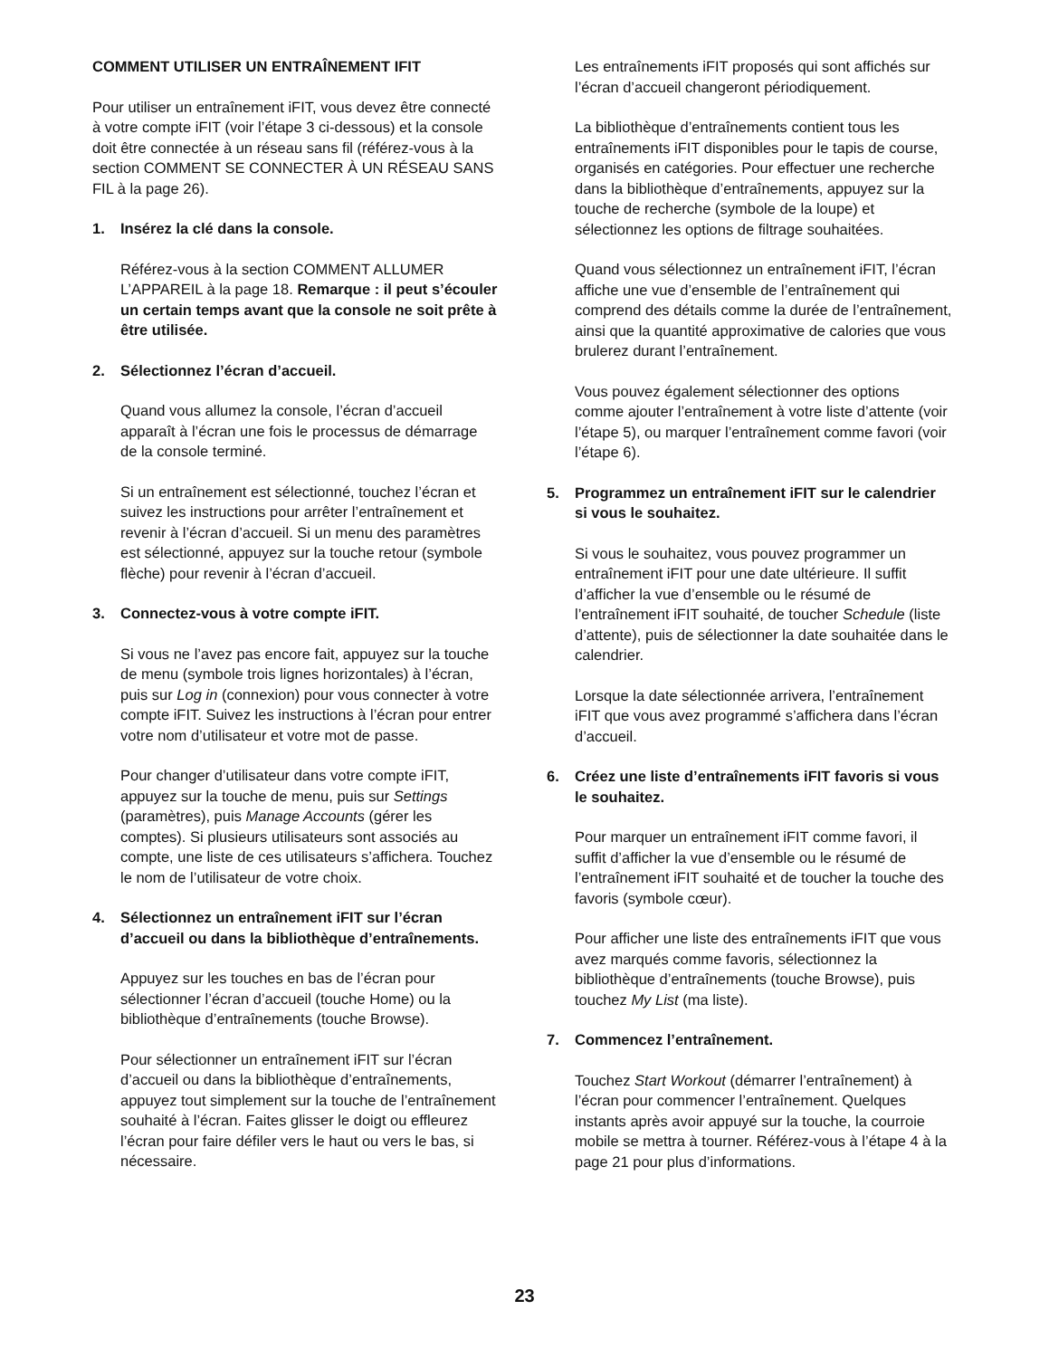COMMENT UTILISER UN ENTRAÎNEMENT IFIT
Pour utiliser un entraînement iFIT, vous devez être connecté à votre compte iFIT (voir l’étape 3 ci-dessous) et la console doit être connectée à un réseau sans fil (référez-vous à la section COMMENT SE CONNECTER À UN RÉSEAU SANS FIL à la page 26).
1. Insérez la clé dans la console.
Référez-vous à la section COMMENT ALLUMER L’APPAREIL à la page 18. Remarque : il peut s’écouler un certain temps avant que la console ne soit prête à être utilisée.
2. Sélectionnez l’écran d’accueil.
Quand vous allumez la console, l’écran d’accueil apparaît à l’écran une fois le processus de démarrage de la console terminé.
Si un entraînement est sélectionné, touchez l’écran et suivez les instructions pour arrêter l’entraînement et revenir à l’écran d’accueil. Si un menu des paramètres est sélectionné, appuyez sur la touche retour (symbole flèche) pour revenir à l’écran d’accueil.
3. Connectez-vous à votre compte iFIT.
Si vous ne l’avez pas encore fait, appuyez sur la touche de menu (symbole trois lignes horizontales) à l’écran, puis sur Log in (connexion) pour vous connecter à votre compte iFIT. Suivez les instructions à l’écran pour entrer votre nom d’utilisateur et votre mot de passe.
Pour changer d’utilisateur dans votre compte iFIT, appuyez sur la touche de menu, puis sur Settings (paramètres), puis Manage Accounts (gérer les comptes). Si plusieurs utilisateurs sont associés au compte, une liste de ces utilisateurs s’affichera. Touchez le nom de l’utilisateur de votre choix.
4. Sélectionnez un entraînement iFIT sur l’écran d’accueil ou dans la bibliothèque d’entraînements.
Appuyez sur les touches en bas de l’écran pour sélectionner l’écran d’accueil (touche Home) ou la bibliothèque d’entraînements (touche Browse).
Pour sélectionner un entraînement iFIT sur l’écran d’accueil ou dans la bibliothèque d’entraînements, appuyez tout simplement sur la touche de l’entraînement souhaité à l’écran. Faites glisser le doigt ou effleurez l’écran pour faire défiler vers le haut ou vers le bas, si nécessaire.
Les entraînements iFIT proposés qui sont affichés sur l’écran d’accueil changeront périodiquement.
La bibliothèque d’entraînements contient tous les entraînements iFIT disponibles pour le tapis de course, organisés en catégories. Pour effectuer une recherche dans la bibliothèque d’entraînements, appuyez sur la touche de recherche (symbole de la loupe) et sélectionnez les options de filtrage souhaitées.
Quand vous sélectionnez un entraînement iFIT, l’écran affiche une vue d’ensemble de l’entraînement qui comprend des détails comme la durée de l’entraînement, ainsi que la quantité approximative de calories que vous brulerez durant l’entraînement.
Vous pouvez également sélectionner des options comme ajouter l’entraînement à votre liste d’attente (voir l’étape 5), ou marquer l’entraînement comme favori (voir l’étape 6).
5. Programmez un entraînement iFIT sur le calendrier si vous le souhaitez.
Si vous le souhaitez, vous pouvez programmer un entraînement iFIT pour une date ultérieure. Il suffit d’afficher la vue d’ensemble ou le résumé de l’entraînement iFIT souhaité, de toucher Schedule (liste d’attente), puis de sélectionner la date souhaitée dans le calendrier.
Lorsque la date sélectionnée arrivera, l’entraînement iFIT que vous avez programmé s’affichera dans l’écran d’accueil.
6. Créez une liste d’entraînements iFIT favoris si vous le souhaitez.
Pour marquer un entraînement iFIT comme favori, il suffit d’afficher la vue d’ensemble ou le résumé de l’entraînement iFIT souhaité et de toucher la touche des favoris (symbole cœur).
Pour afficher une liste des entraînements iFIT que vous avez marqués comme favoris, sélectionnez la bibliothèque d’entraînements (touche Browse), puis touchez My List (ma liste).
7. Commencez l’entraînement.
Touchez Start Workout (démarrer l’entraînement) à l’écran pour commencer l’entraînement. Quelques instants après avoir appuyé sur la touche, la courroie mobile se mettra à tourner. Référez-vous à l’étape 4 à la page 21 pour plus d’informations.
23